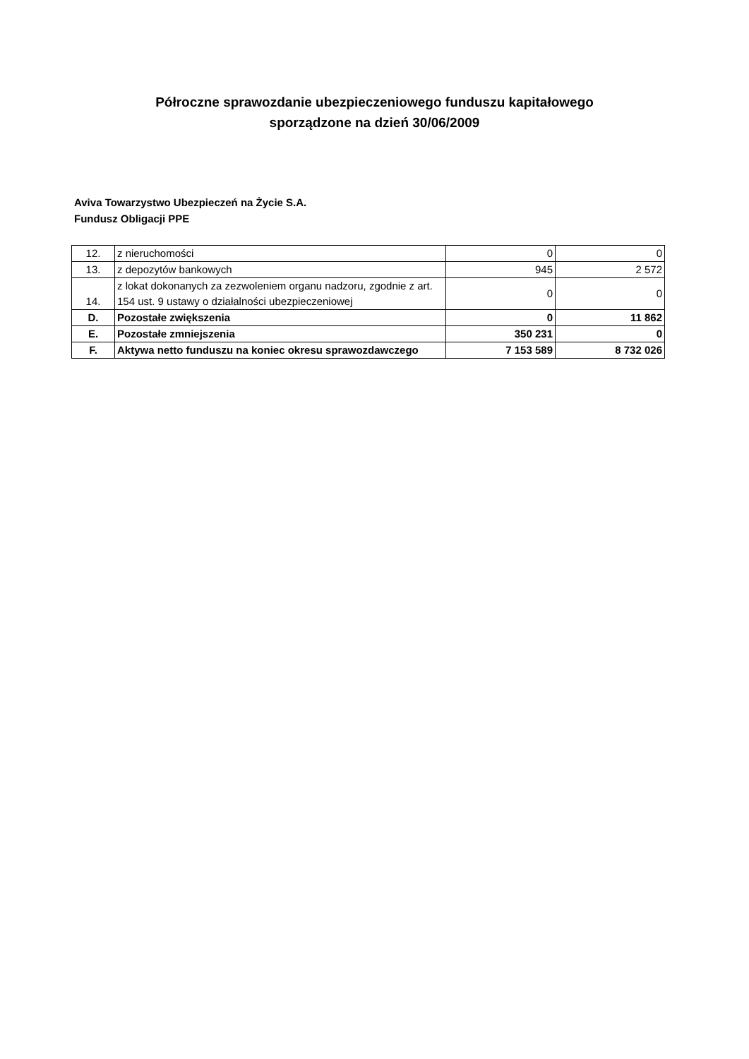Półroczne sprawozdanie ubezpieczeniowego funduszu kapitałowego
sporządzone na dzień 30/06/2009
Aviva Towarzystwo Ubezpieczeń na Życie S.A.
Fundusz Obligacji PPE
| 12. | z nieruchomości | 0 | 0 |
| 13. | z depozytów bankowych | 945 | 2 572 |
| 14. | z lokat dokonanych za zezwoleniem organu nadzoru, zgodnie z art. 154 ust. 9 ustawy o działalności ubezpieczeniowej | 0 | 0 |
| D. | Pozostałe zwiększenia | 0 | 11 862 |
| E. | Pozostałe zmniejszenia | 350 231 | 0 |
| F. | Aktywa netto funduszu na koniec okresu sprawozdawczego | 7 153 589 | 8 732 026 |